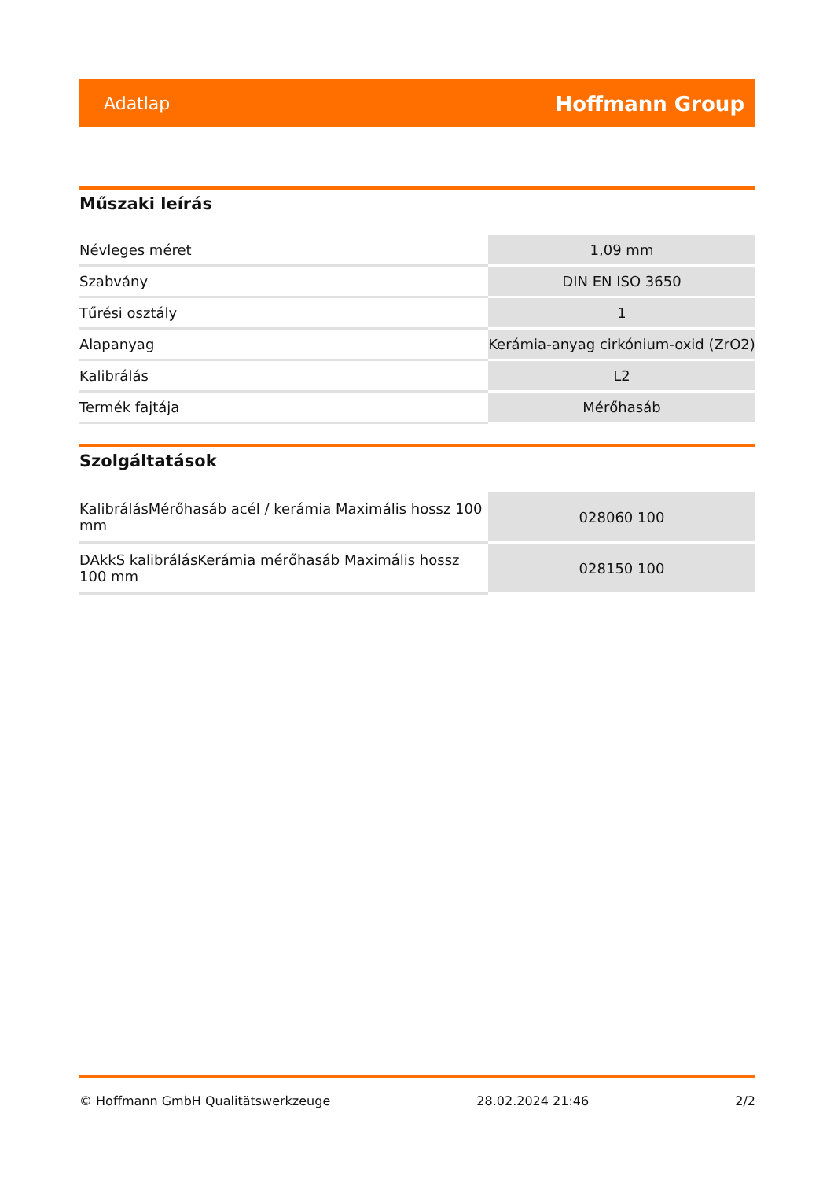Adatlap Hoffmann Group
Műszaki leírás
| Névleges méret | 1,09 mm |
| Szabvány | DIN EN ISO 3650 |
| Tűrési osztály | 1 |
| Alapanyag | Kerámia-anyag cirkónium-oxid (ZrO2) |
| Kalibrálás | L2 |
| Termék fajtája | Mérőhasáb |
Szolgáltatások
| KalibrálásMérőhasáb acél / kerámia Maximális hossz 100 mm | 028060 100 |
| DAkkS kalibrálásKerámia mérőhasáb Maximális hossz 100 mm | 028150 100 |
© Hoffmann GmbH Qualitätswerkzeuge 28.02.2024 21:46 2/2